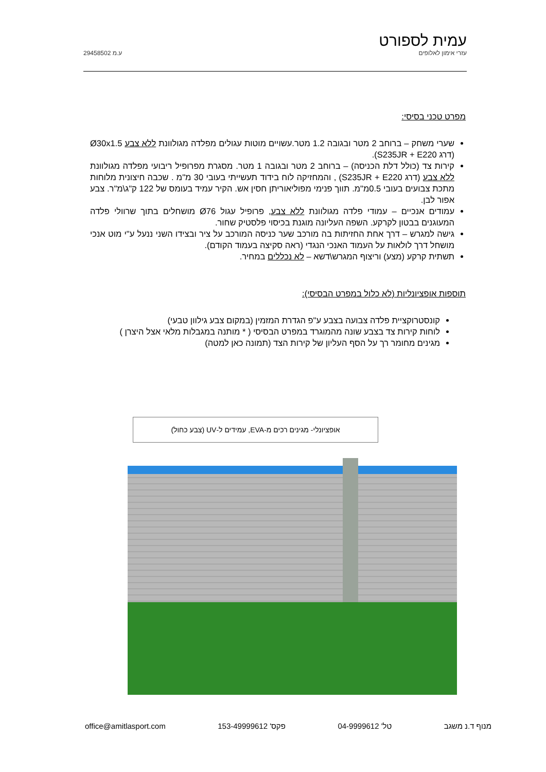עמית לספורט
עזרי אימון לאלופים ע.מ 29458502
מפרט טכני בסיסי:
שערי משחק – ברוחב 2 מטר ובגובה 1.2 מטר.עשויים מוטות עגולים מפלדה מגולוונת ללא צבע Ø30x1.5 (דרג S235JR + E220).
קירות צד (כולל דלת הכניסה) – ברוחב 2 מטר ובגובה 1 מטר. מסגרת מפרופיל ריבועי מפלדה מגולוונת ללא צבע (דרג S235JR + E220) , והמחזיקה לוח בידוד תעשייתי בעובי 30 מ"מ . שכבה חיצונית מלוחות מתכת צבועים בעובי 0.5מ"מ. תווך פנימי מפוליאוריתן חסין אש. הקיר עמיד בעומס של 122 ק"ג\מ"ר. צבע אפור לבן.
עמודים אנכיים – עמודי פלדה מגולוונת ללא צבע, פרופיל עגול Ø76 מושחלים בתוך שרוולי פלדה המעוגנים בבטון לקרקע. השפה העליונה מוגנת בכיסוי פלסטיק שחור.
גישה למגרש – דרך אחת החזיתות בה מורכב שער כניסה המורכב על ציר ובצידו השני ננעל ע"י מוט אנכי מושחל דרך לולאות על העמוד האנכי הנגדי (ראה סקיצה בעמוד הקודם).
תשתית קרקע (מצע) וריצוף המגרש\דשא – לא נכללים במחיר.
תוספות אופציונליות (לא כלול במפרט הבסיסי):
קונסטרוקציית פלדה צבועה בצבע ע"פ הגדרת המזמין (במקום צבע גילוון טבעי)
לוחות קירות צד בצבע שונה מהמוגרד במפרט הבסיסי ( * מותנה במגבלות מלאי אצל היצרן )
מגינים מחומר רך על הסף העליון של קירות הצד (תמונה כאן למטה)
אופציונלי- מגינים רכים מ-EVA, עמידים ל-UV (צבע כחול)
מנוף ד.נ משגב טל' 04-9999612 פקס' 153-49999612 office@amitlasport.com